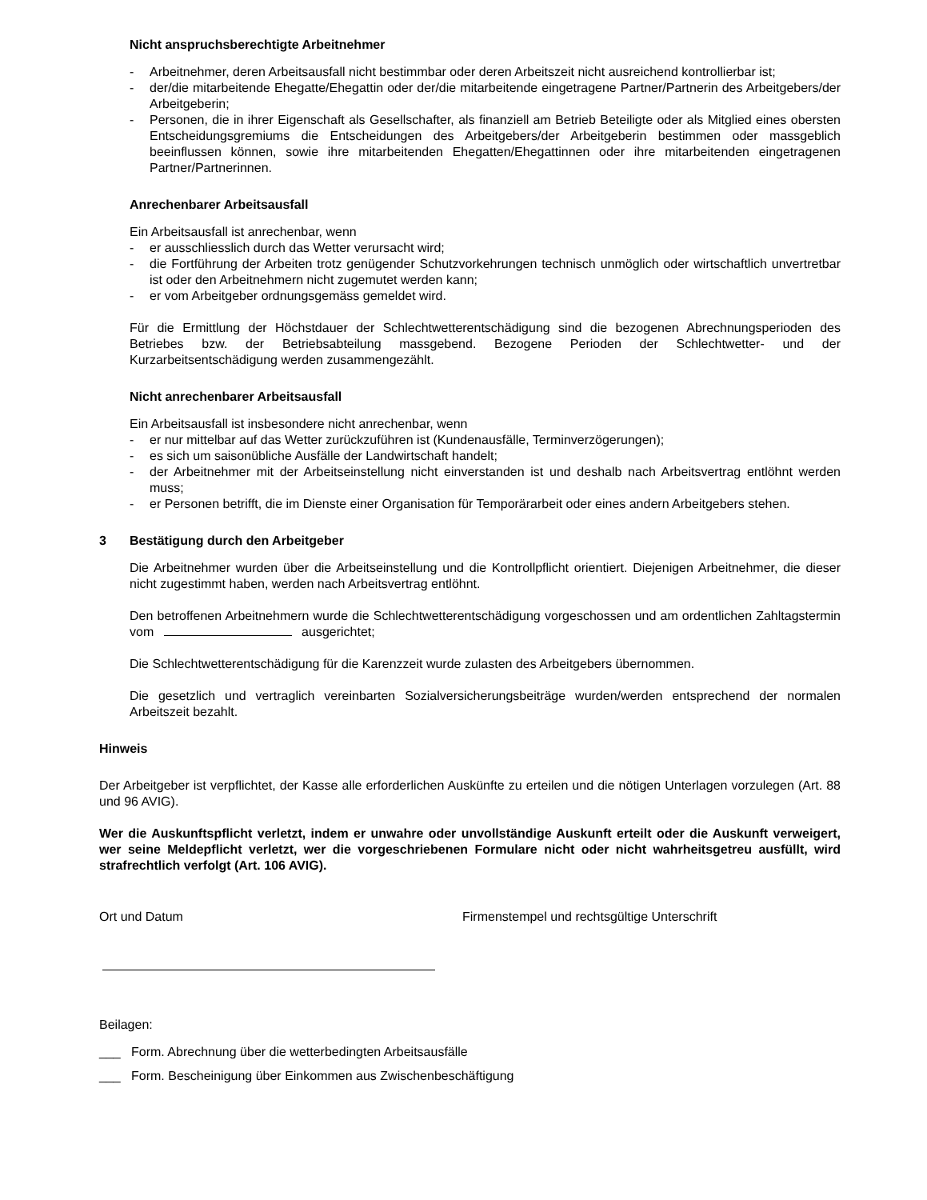Nicht anspruchsberechtigte Arbeitnehmer
- Arbeitnehmer, deren Arbeitsausfall nicht bestimmbar oder deren Arbeitszeit nicht ausreichend kontrollierbar ist;
- der/die mitarbeitende Ehegatte/Ehegattin oder der/die mitarbeitende eingetragene Partner/Partnerin des Arbeitgebers/der Arbeitgeberin;
- Personen, die in ihrer Eigenschaft als Gesellschafter, als finanziell am Betrieb Beteiligte oder als Mitglied eines obersten Entscheidungsgremiums die Entscheidungen des Arbeitgebers/der Arbeitgeberin bestimmen oder massgeblich beeinflussen können, sowie ihre mitarbeitenden Ehegatten/Ehegattinnen oder ihre mitarbeitenden eingetragenen Partner/Partnerinnen.
Anrechenbarer Arbeitsausfall
Ein Arbeitsausfall ist anrechenbar, wenn
- er ausschliesslich durch das Wetter verursacht wird;
- die Fortführung der Arbeiten trotz genügender Schutzvorkehrungen technisch unmöglich oder wirtschaftlich unvertretbar ist oder den Arbeitnehmern nicht zugemutet werden kann;
- er vom Arbeitgeber ordnungsgemäss gemeldet wird.
Für die Ermittlung der Höchstdauer der Schlechtwetterentschädigung sind die bezogenen Abrechnungsperioden des Betriebes bzw. der Betriebsabteilung massgebend. Bezogene Perioden der Schlechtwetter- und der Kurzarbeitsentschädigung werden zusammengezählt.
Nicht anrechenbarer Arbeitsausfall
Ein Arbeitsausfall ist insbesondere nicht anrechenbar, wenn
- er nur mittelbar auf das Wetter zurückzuführen ist (Kundenausfälle, Terminverzögerungen);
- es sich um saisonübliche Ausfälle der Landwirtschaft handelt;
- der Arbeitnehmer mit der Arbeitseinstellung nicht einverstanden ist und deshalb nach Arbeitsvertrag entlöhnt werden muss;
- er Personen betrifft, die im Dienste einer Organisation für Temporärarbeit oder eines andern Arbeitgebers stehen.
3 Bestätigung durch den Arbeitgeber
Die Arbeitnehmer wurden über die Arbeitseinstellung und die Kontrollpflicht orientiert. Diejenigen Arbeitnehmer, die dieser nicht zugestimmt haben, werden nach Arbeitsvertrag entlöhnt.
Den betroffenen Arbeitnehmern wurde die Schlechtwetterentschädigung vorgeschossen und am ordentlichen Zahltagstermin vom ausgerichtet;
Die Schlechtwetterentschädigung für die Karenzzeit wurde zulasten des Arbeitgebers übernommen.
Die gesetzlich und vertraglich vereinbarten Sozialversicherungsbeiträge wurden/werden entsprechend der normalen Arbeitszeit bezahlt.
Hinweis
Der Arbeitgeber ist verpflichtet, der Kasse alle erforderlichen Auskünfte zu erteilen und die nötigen Unterlagen vorzulegen (Art. 88 und 96 AVIG).
Wer die Auskunftspflicht verletzt, indem er unwahre oder unvollständige Auskunft erteilt oder die Auskunft verweigert, wer seine Meldepflicht verletzt, wer die vorgeschriebenen Formulare nicht oder nicht wahrheitsgetreu ausfüllt, wird strafrechtlich verfolgt (Art. 106 AVIG).
Ort und Datum Firmenstempel und rechtsgültige Unterschrift
Beilagen:
___ Form. Abrechnung über die wetterbedingten Arbeitsausfälle
___ Form. Bescheinigung über Einkommen aus Zwischenbeschäftigung